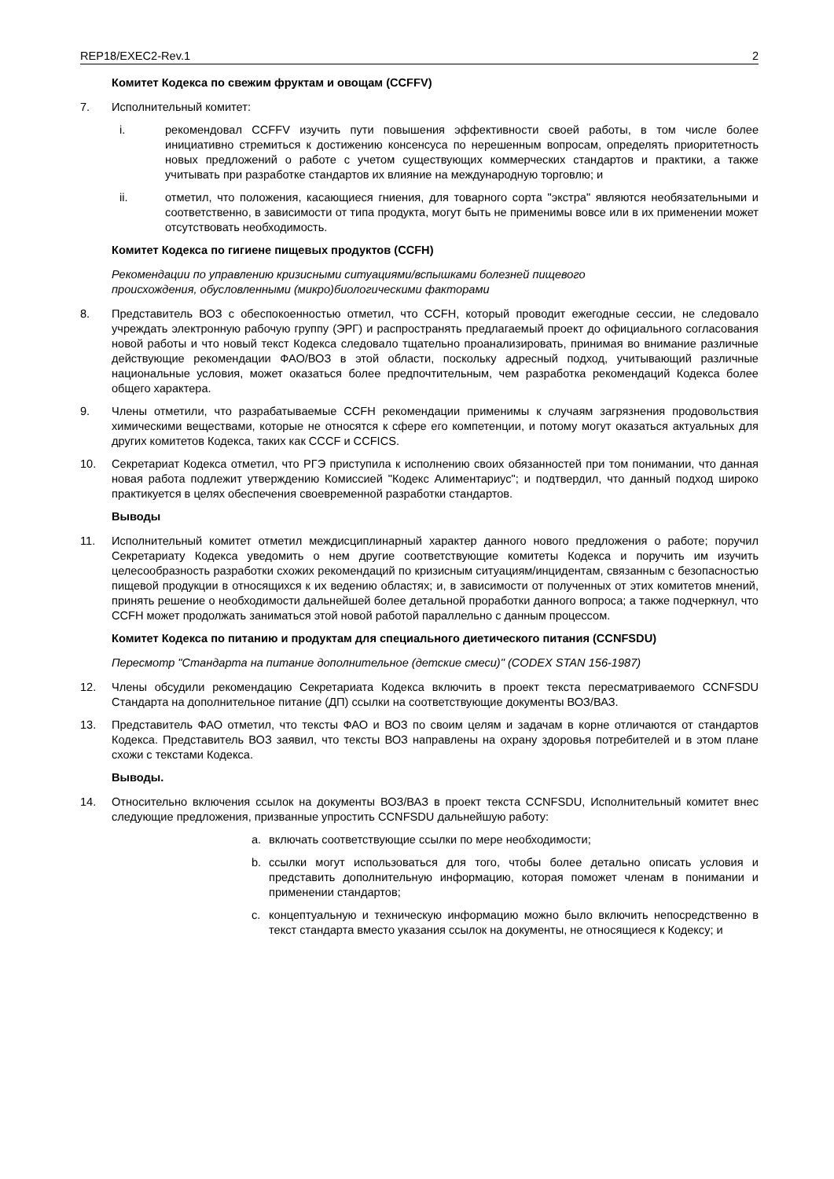REP18/EXEC2-Rev.1 2
Комитет Кодекса по свежим фруктам и овощам (CCFFV)
7. Исполнительный комитет:
i. рекомендовал CCFFV изучить пути повышения эффективности своей работы, в том числе более инициативно стремиться к достижению консенсуса по нерешенным вопросам, определять приоритетность новых предложений о работе с учетом существующих коммерческих стандартов и практики, а также учитывать при разработке стандартов их влияние на международную торговлю; и
ii. отметил, что положения, касающиеся гниения, для товарного сорта "экстра" являются необязательными и соответственно, в зависимости от типа продукта, могут быть не применимы вовсе или в их применении может отсутствовать необходимость.
Комитет Кодекса по гигиене пищевых продуктов (CCFH)
Рекомендации по управлению кризисными ситуациями/вспышками болезней пищевого
происхождения, обусловленными (микро)биологическими факторами
8. Представитель ВОЗ с обеспокоенностью отметил, что CCFH, который проводит ежегодные сессии, не следовало учреждать электронную рабочую группу (ЭРГ) и распространять предлагаемый проект до официального согласования новой работы и что новый текст Кодекса следовало тщательно проанализировать, принимая во внимание различные действующие рекомендации ФАО/ВОЗ в этой области, поскольку адресный подход, учитывающий различные национальные условия, может оказаться более предпочтительным, чем разработка рекомендаций Кодекса более общего характера.
9. Члены отметили, что разрабатываемые CCFH рекомендации применимы к случаям загрязнения продовольствия химическими веществами, которые не относятся к сфере его компетенции, и потому могут оказаться актуальных для других комитетов Кодекса, таких как CCCF и CCFICS.
10. Секретариат Кодекса отметил, что РГЭ приступила к исполнению своих обязанностей при том понимании, что данная новая работа подлежит утверждению Комиссией "Кодекс Алиментариус"; и подтвердил, что данный подход широко практикуется в целях обеспечения своевременной разработки стандартов.
Выводы
11. Исполнительный комитет отметил междисциплинарный характер данного нового предложения о работе; поручил Секретариату Кодекса уведомить о нем другие соответствующие комитеты Кодекса и поручить им изучить целесообразность разработки схожих рекомендаций по кризисным ситуациям/инцидентам, связанным с безопасностью пищевой продукции в относящихся к их ведению областях; и, в зависимости от полученных от этих комитетов мнений, принять решение о необходимости дальнейшей более детальной проработки данного вопроса; а также подчеркнул, что CCFH может продолжать заниматься этой новой работой параллельно с данным процессом.
Комитет Кодекса по питанию и продуктам для специального диетического питания (CCNFSDU)
Пересмотр "Стандарта на питание дополнительное (детские смеси)" (CODEX STAN 156-1987)
12. Члены обсудили рекомендацию Секретариата Кодекса включить в проект текста пересматриваемого CCNFSDU Стандарта на дополнительное питание (ДП) ссылки на соответствующие документы ВОЗ/ВАЗ.
13. Представитель ФАО отметил, что тексты ФАО и ВОЗ по своим целям и задачам в корне отличаются от стандартов Кодекса. Представитель ВОЗ заявил, что тексты ВОЗ направлены на охрану здоровья потребителей и в этом плане схожи с текстами Кодекса.
Выводы.
14. Относительно включения ссылок на документы ВОЗ/ВАЗ в проект текста CCNFSDU, Исполнительный комитет внес следующие предложения, призванные упростить CCNFSDU дальнейшую работу:
a. включать соответствующие ссылки по мере необходимости;
b. ссылки могут использоваться для того, чтобы более детально описать условия и представить дополнительную информацию, которая поможет членам в понимании и применении стандартов;
c. концептуальную и техническую информацию можно было включить непосредственно в текст стандарта вместо указания ссылок на документы, не относящиеся к Кодексу; и